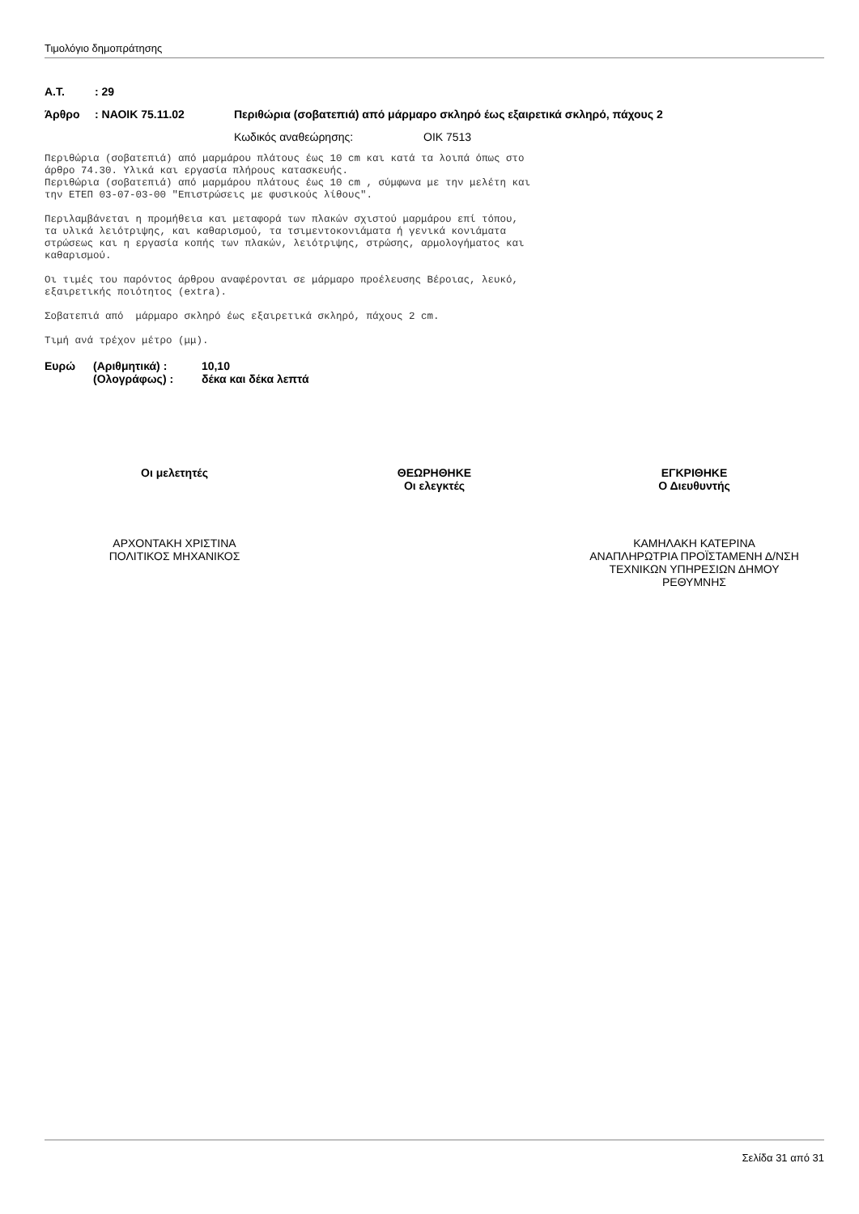Τιμολόγιο δημοπράτησης
Α.Τ.: 29
Άρθρο: ΝΑΟΙΚ 75.11.02 Περιθώρια (σοβατεπιά) από μάρμαρο σκληρό έως εξαιρετικά σκληρό, πάχους 2
Κωδικός αναθεώρησης: ΟΙΚ 7513
Περιθώρια (σοβατεπιά) από μαρμάρου πλάτους έως 10 cm και κατά τα λοιπά όπως στο άρθρο 74.30. Υλικά και εργασία πλήρους κατασκευής. Περιθώρια (σοβατεπιά) από μαρμάρου πλάτους έως 10 cm , σύμφωνα με την μελέτη και την ΕΤΕΠ 03-07-03-00 "Επιστρώσεις με φυσικούς λίθους".
Περιλαμβάνεται η προμήθεια και μεταφορά των πλακών σχιστού μαρμάρου επί τόπου, τα υλικά λειότριψης, και καθαρισμού, τα τσιμεντοκονιάματα ή γενικά κονιάματα στρώσεως και η εργασία κοπής των πλακών, λειότριψης, στρώσης, αρμολογήματος και καθαρισμού.
Οι τιμές του παρόντος άρθρου αναφέρονται σε μάρμαρο προέλευσης Βέροιας, λευκό, εξαιρετικής ποιότητος (extra).
Σοβατεπιά από μάρμαρο σκληρό έως εξαιρετικά σκληρό, πάχους 2 cm.
Τιμή ανά τρέχον μέτρο (μμ).
Ευρώ (Αριθμητικά) : 10,10
(Ολογράφως) : δέκα και δέκα λεπτά
Οι μελετητές ΘΕΩΡΗΘΗΚΕ
Οι ελεγκτές
ΕΓΚΡΙΘΗΚΕ
Ο Διευθυντής
ΑΡΧΟΝΤΑΚΗ ΧΡΙΣΤΙΝΑ
ΠΟΛΙΤΙΚΟΣ ΜΗΧΑΝΙΚΟΣ
ΚΑΜΗΛΑΚΗ ΚΑΤΕΡΙΝΑ
ΑΝΑΠΛΗΡΩΤΡΙΑ ΠΡΟΪΣΤΑΜΕΝΗ Δ/ΝΣΗ
ΤΕΧΝΙΚΩΝ ΥΠΗΡΕΣΙΩΝ ΔΗΜΟΥ
ΡΕΘΥΜΝΗΣ
Σελίδα 31 από 31